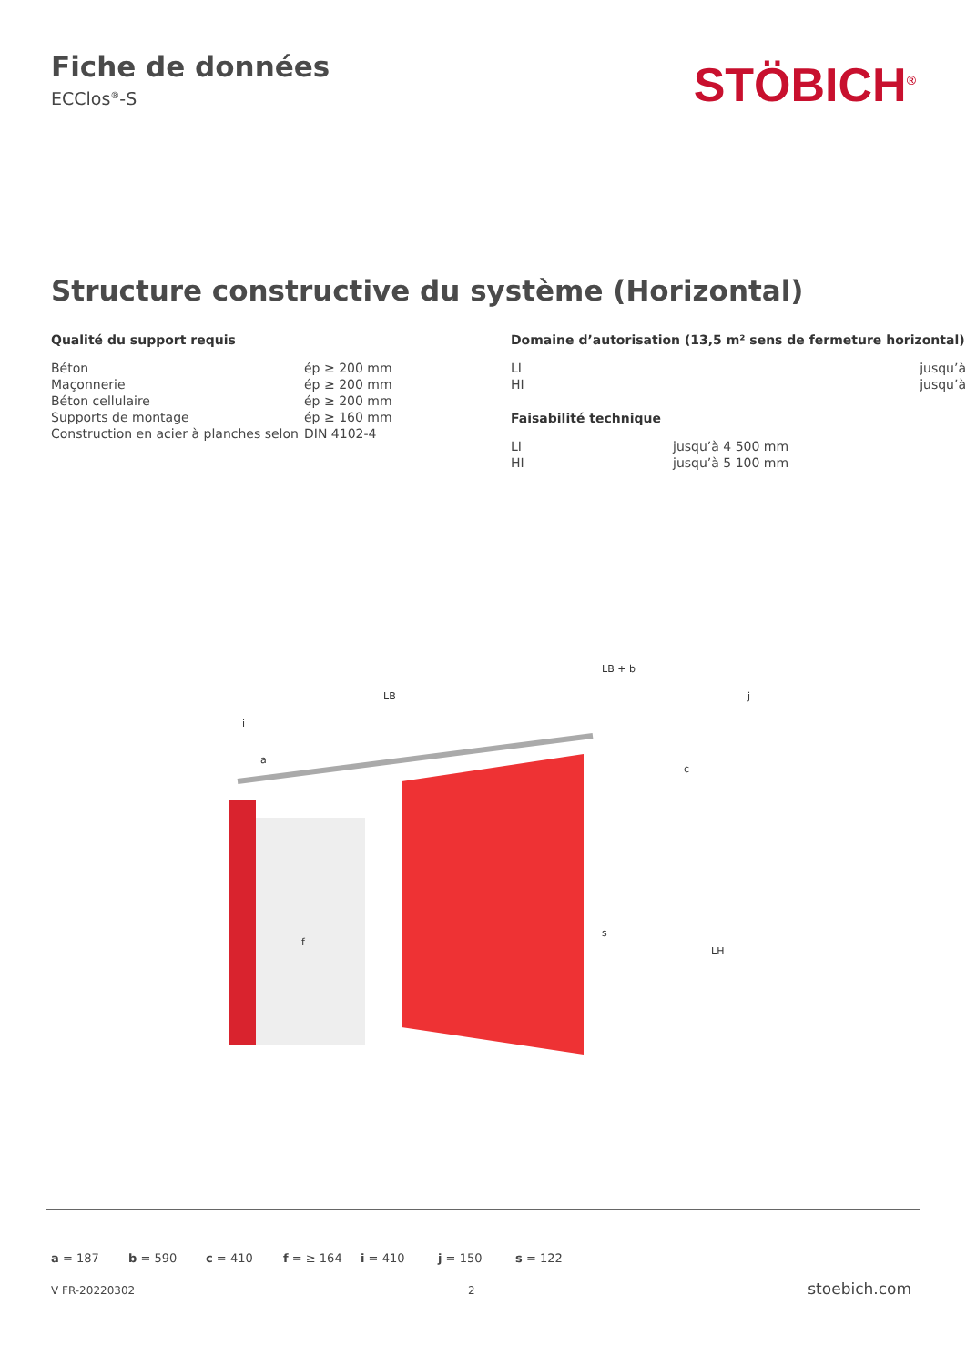Fiche de données
ECClos<sup>®</sup>-S
STÖBICH<sup>®</sup>
Structure constructive du système (Horizontal)
Qualité du support requis
| Béton | ép ≥ 200 mm |
| Maçonnerie | ép ≥ 200 mm |
| Béton cellulaire | ép ≥ 200 mm |
| Supports de montage | ép ≥ 160 mm |
| Construction en acier à planches selon | DIN 4102-4 |
Domaine d’autorisation (13,5 m² sens de fermeture horizontal)
| LI | jusqu’à |
| HI | jusqu’à |
Faisabilité technique
| LI | jusqu’à 4 500 mm |
| HI | jusqu’à 5 100 mm |
LB
LB + b
c
LH
s
f
i
a
j
a = 187 b = 590 c = 410 f = ≥ 164 i = 410 j = 150 s = 122
V FR-20220302 2 stoebich.com